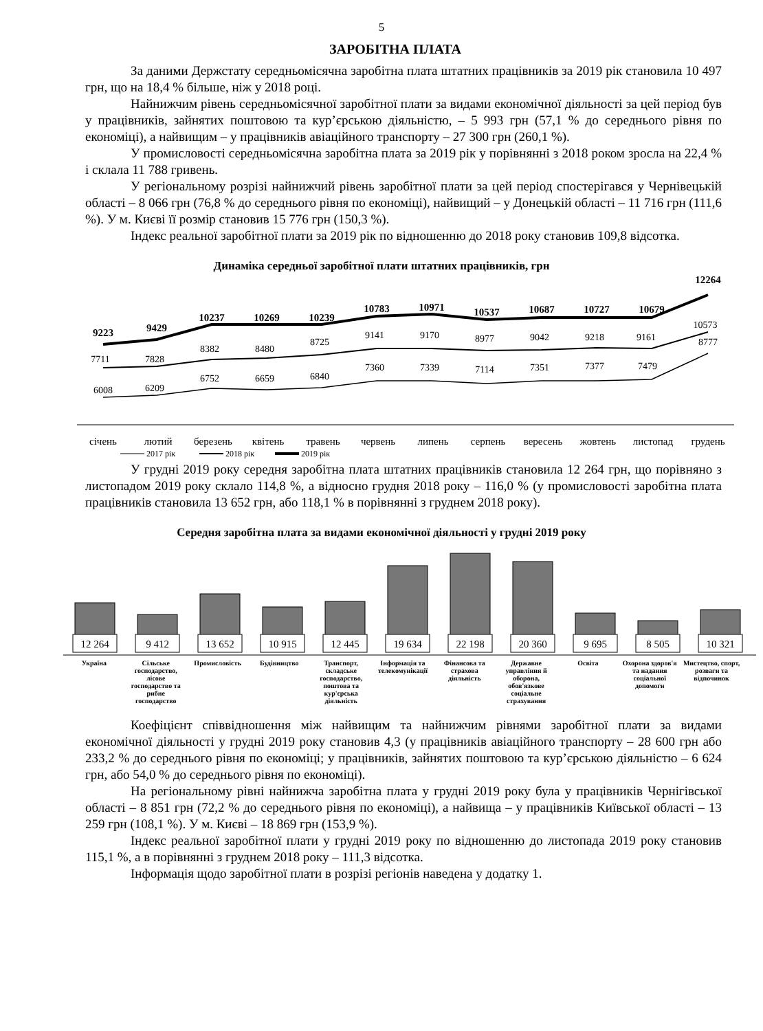5
ЗАРОБІТНА ПЛАТА
За даними Держстату середньомісячна заробітна плата штатних працівників за 2019 рік становила 10 497 грн, що на 18,4 % більше, ніж у 2018 році.
Найнижчим рівень середньомісячної заробітної плати за видами економічної діяльності за цей період був у працівників, зайнятих поштовою та кур’єрською діяльністю, – 5 993 грн (57,1 % до середнього рівня по економіці), а найвищим – у працівників авіаційного транспорту – 27 300 грн (260,1 %).
У промисловості середньомісячна заробітна плата за 2019 рік у порівнянні з 2018 роком зросла на 22,4 % і склала 11 788 гривень.
У регіональному розрізі найнижчий рівень заробітної плати за цей період спостерігався у Чернівецькій області – 8 066 грн (76,8 % до середнього рівня по економіці), найвищий – у Донецькій області – 11 716 грн (111,6 %). У м. Києві її розмір становив 15 776 грн (150,3 %).
Індекс реальної заробітної плати за 2019 рік по відношенню до 2018 року становив 109,8 відсотка.
Динаміка середньої заробітної плати штатних працівників, грн
12264
9223
9429
10237
10269
10239
10783
10971
10537
10687
10727
10679
10573
7711
7828
8382
8480
8725
9141
9170
8977
9042
9218
9161
8777
6008
6209
6752
6659
6840
7360
7339
7114
7351
7377
7479
січень
лютий
березень
квітень
травень
червень
липень
серпень
вересень
жовтень
листопад
грудень
2017 рік
2018 рік
2019 рік
У грудні 2019 року середня заробітна плата штатних працівників становила 12 264 грн, що порівняно з листопадом 2019 року склало 114,8 %, а відносно грудня 2018 року – 116,0 % (у промисловості заробітна плата працівників становила 13 652 грн, або 118,1 % в порівнянні з груднем 2018 року).
Середня заробітна плата за видами економічної діяльності у грудні 2019 року
12 264
9 412
13 652
10 915
12 445
19 634
22 198
20 360
9 695
8 505
10 321
Україна Сільське господарство, лісове господарство та рибне господарство
Промисловість Будівництво Транспорт, складське господарство, поштова та кур'єрська діяльність
Інформація та телекомунікації Фінансова та страхова діяльність
Державне управління й оборона, обов'язкове соціальне страхування
Освіта Охорона здоров'я та надання соціальної допомоги
Мистецтво, спорт, розваги та відпочинок
Коефіцієнт співвідношення між найвищим та найнижчим рівнями заробітної плати за видами економічної діяльності у грудні 2019 року становив 4,3 (у працівників авіаційного транспорту – 28 600 грн або 233,2 % до середнього рівня по економіці; у працівників, зайнятих поштовою та кур’єрською діяльністю – 6 624 грн, або 54,0 % до середнього рівня по економіці).
На регіональному рівні найнижча заробітна плата у грудні 2019 року була у працівників Чернігівської області – 8 851 грн (72,2 % до середнього рівня по економіці), а найвища – у працівників Київської області – 13 259 грн (108,1 %). У м. Києві – 18 869 грн (153,9 %).
Індекс реальної заробітної плати у грудні 2019 року по відношенню до листопада 2019 року становив 115,1 %, а в порівнянні з груднем 2018 року – 111,3 відсотка.
Інформація щодо заробітної плати в розрізі регіонів наведена у додатку 1.